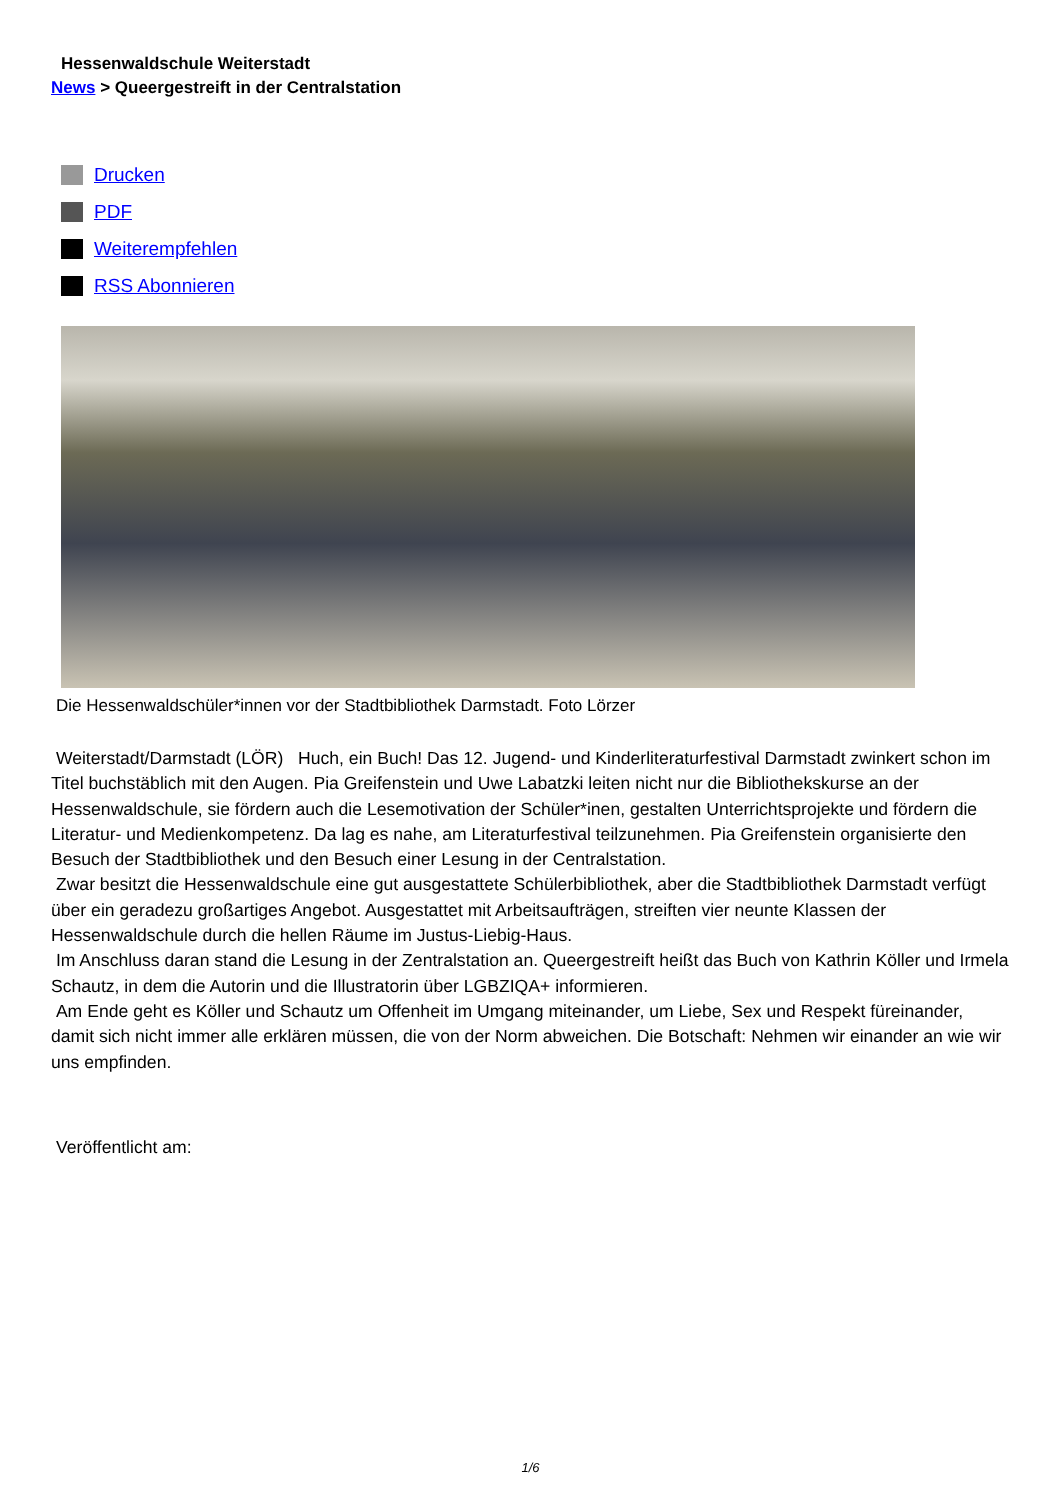Hessenwaldschule Weiterstadt
News > Queergestreift in der Centralstation
Drucken
PDF
Weiterempfehlen
RSS Abonnieren
Die Hessenwaldschüler*innen vor der Stadtbibliothek Darmstadt. Foto Lörzer
Weiterstadt/Darmstadt (LÖR) Huch, ein Buch! Das 12. Jugend- und Kinderliteraturfestival Darmstadt zwinkert schon im Titel buchstäblich mit den Augen. Pia Greifenstein und Uwe Labatzki leiten nicht nur die Bibliothekskurse an der Hessenwaldschule, sie fördern auch die Lesemotivation der Schüler*inen, gestalten Unterrichtsprojekte und fördern die Literatur- und Medienkompetenz. Da lag es nahe, am Literaturfestival teilzunehmen. Pia Greifenstein organisierte den Besuch der Stadtbibliothek und den Besuch einer Lesung in der Centralstation.
Zwar besitzt die Hessenwaldschule eine gut ausgestattete Schülerbibliothek, aber die Stadtbibliothek Darmstadt verfügt über ein geradezu großartiges Angebot. Ausgestattet mit Arbeitsaufträgen, streiften vier neunte Klassen der Hessenwaldschule durch die hellen Räume im Justus-Liebig-Haus.
Im Anschluss daran stand die Lesung in der Zentralstation an. Queergestreift heißt das Buch von Kathrin Köller und Irmela Schautz, in dem die Autorin und die Illustratorin über LGBZIQA+ informieren.
Am Ende geht es Köller und Schautz um Offenheit im Umgang miteinander, um Liebe, Sex und Respekt füreinander, damit sich nicht immer alle erklären müssen, die von der Norm abweichen. Die Botschaft: Nehmen wir einander an wie wir uns empfinden.
Veröffentlicht am:
1/6